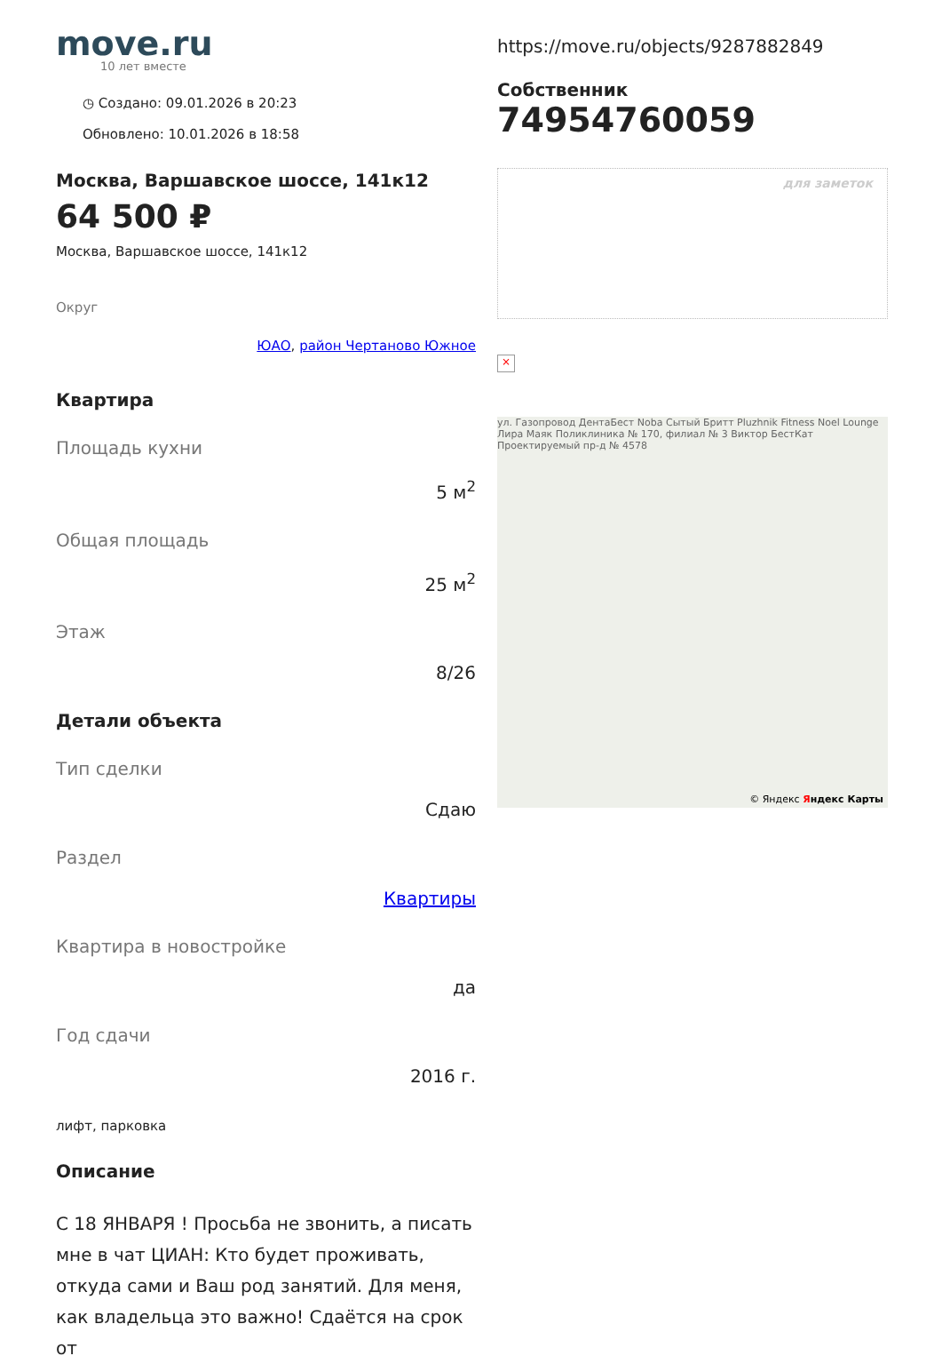move.ru
10 лет вместе
◷ Создано: 09.01.2026 в 20:23
Обновлено: 10.01.2026 в 18:58
Москва, Варшавское шоссе, 141к12
64 500 ₽
Москва, Варшавское шоссе, 141к12
Округ
ЮАО, район Чертаново Южное
Квартира
Площадь кухни
5 м<sup>2</sup>
Общая площадь
25 м<sup>2</sup>
Этаж
8/26
Детали объекта
Тип сделки
Сдаю
Раздел
Квартиры
Квартира в новостройке
да
Год сдачи
2016 г.
лифт, парковка
Описание
С 18 ЯНВАРЯ ! Просьба не звонить, а писать мне в чат ЦИАН: Кто будет проживать, откуда сами и Ваш род занятий. Для меня, как владельца это важно! Сдаётся на срок от
https://move.ru/objects/9287882849
Собственник
74954760059
для заметок
×
ул. Газопровод ДентаБест Noba Сытый Бритт Pluzhnik Fitness Noel Lounge Лира Маяк Поликлиника № 170, филиал № 3 Виктор БестКат Проектируемый пр-д № 4578
© Яндекс Яндекс Карты